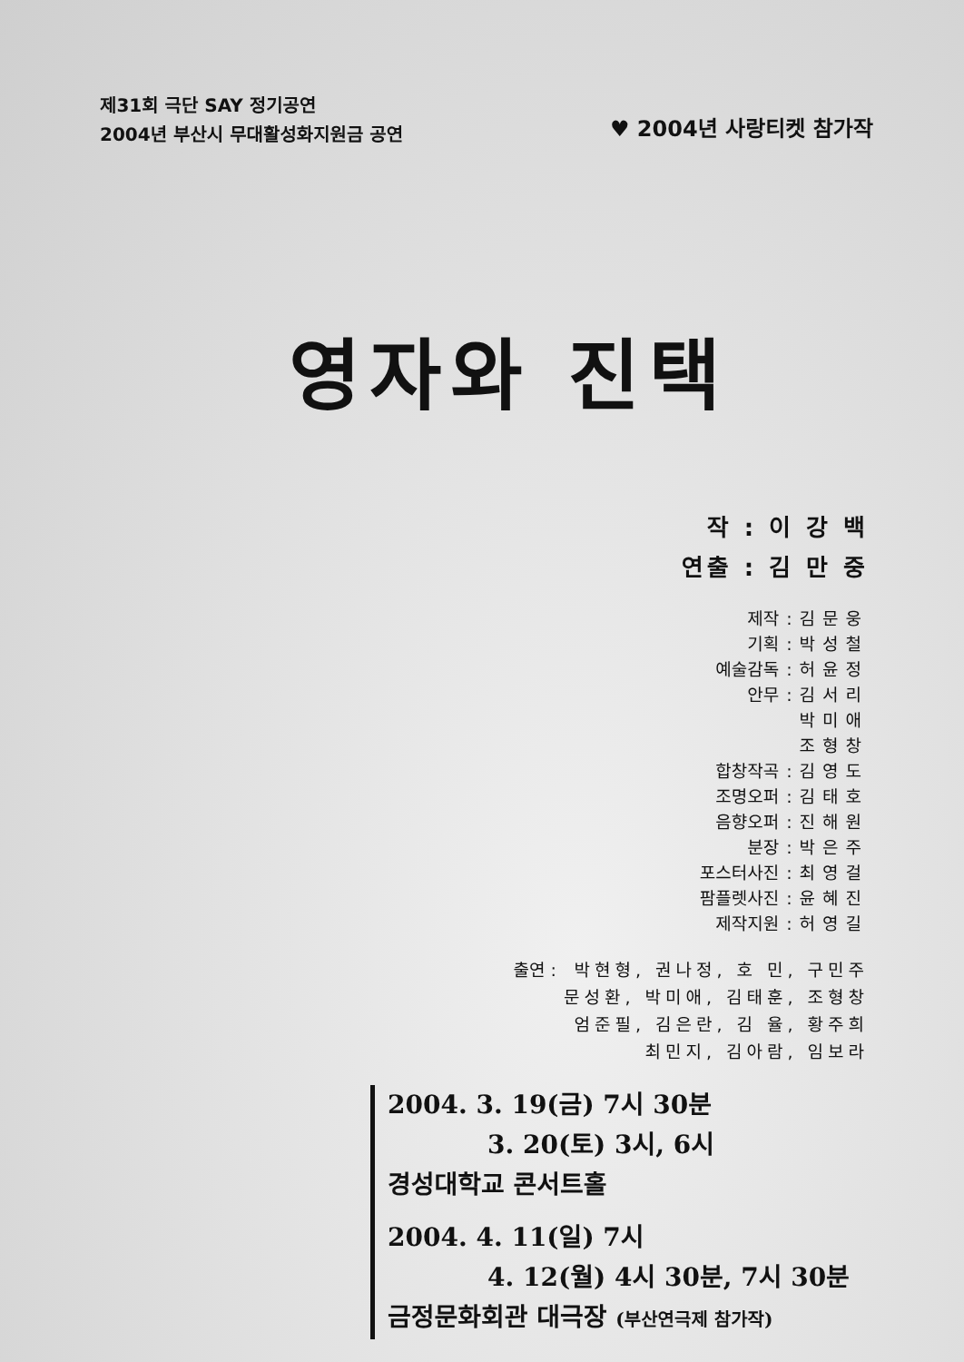제31회 극단 SAY 정기공연
2004년 부산시 무대활성화지원금 공연
♥ 2004년 사랑티켓 참가작
영자와 진택
작 : 이 강 백
연출 : 김 만 중
| 제작 | : | 김문웅 |
| 기획 | : | 박성철 |
| 예술감독 | : | 허윤정 |
| 안무 | : | 김서리 |
| | | 박미애 |
| | | 조형창 |
| 합창작곡 | : | 김영도 |
| 조명오퍼 | : | 김태호 |
| 음향오퍼 | : | 진해원 |
| 분장 | : | 박은주 |
| 포스터사진 | : | 최영걸 |
| 팜플렛사진 | : | 윤혜진 |
| 제작지원 | : | 허영길 |
출연 : 박현형, 권나정, 호 민, 구민주
문성환, 박미애, 김태훈, 조형창
엄준필, 김은란, 김 율, 황주희
최민지, 김아람, 임보라
2004. 3. 19(금) 7시 30분
3. 20(토) 3시, 6시
경성대학교 콘서트홀
2004. 4. 11(일) 7시
4. 12(월) 4시 30분, 7시 30분
금정문화회관 대극장 (부산연극제 참가작)